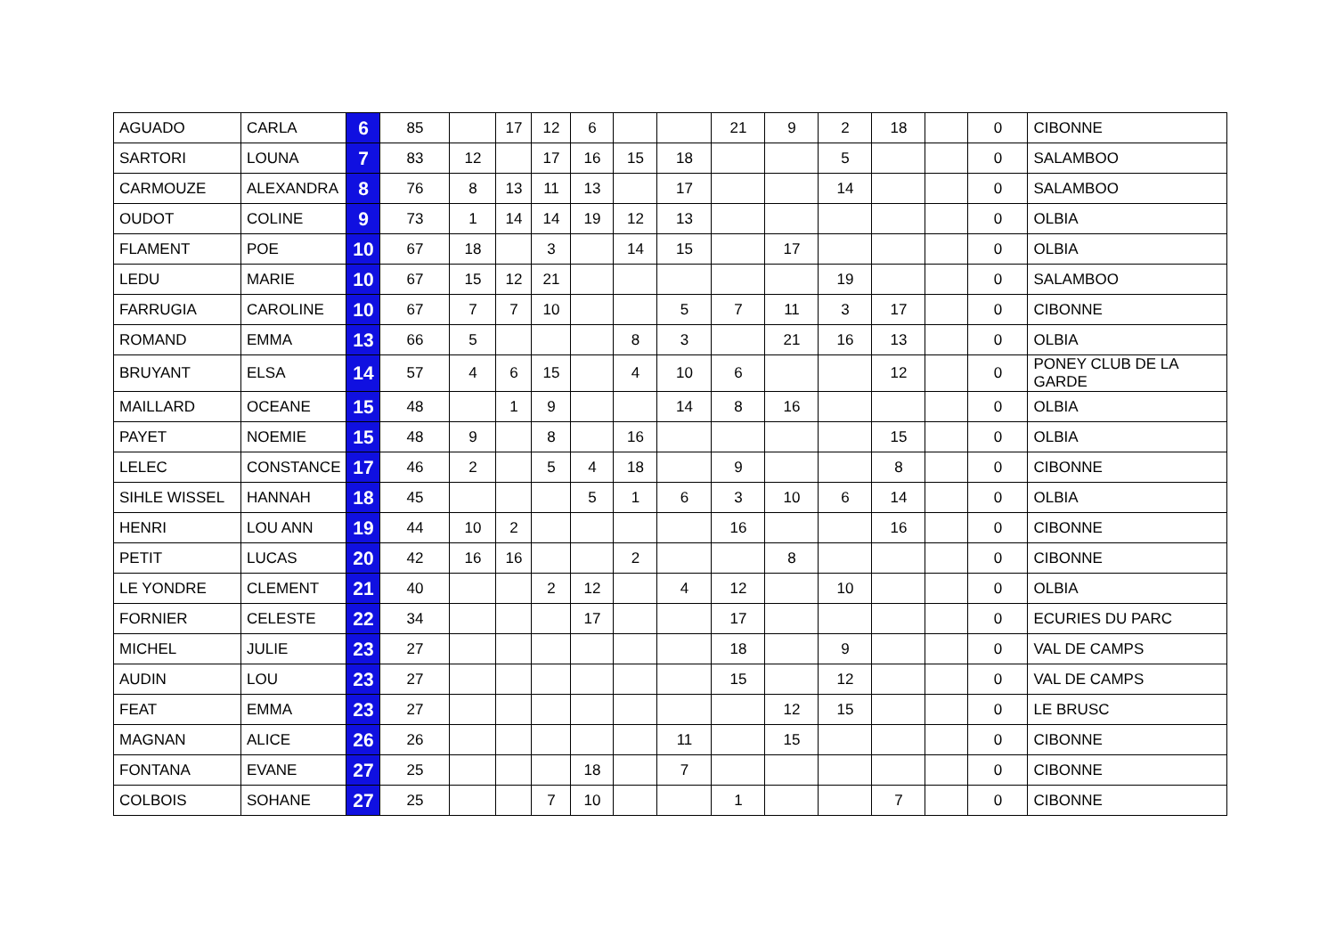| AGUADO | CARLA | 6 | 85 | | 17 | 12 | 6 | | | 21 | 9 | 2 | 18 | | 0 | CIBONNE |
| SARTORI | LOUNA | 7 | 83 | 12 | | 17 | 16 | 15 | 18 | | | 5 | | | 0 | SALAMBOO |
| CARMOUZE | ALEXANDRA | 8 | 76 | 8 | 13 | 11 | 13 | | 17 | | | 14 | | | 0 | SALAMBOO |
| OUDOT | COLINE | 9 | 73 | 1 | 14 | 14 | 19 | 12 | 13 | | | | | | 0 | OLBIA |
| FLAMENT | POE | 10 | 67 | 18 | | 3 | | 14 | 15 | | 17 | | | | 0 | OLBIA |
| LEDU | MARIE | 10 | 67 | 15 | 12 | 21 | | | | | | 19 | | | 0 | SALAMBOO |
| FARRUGIA | CAROLINE | 10 | 67 | 7 | 7 | 10 | | | 5 | 7 | 11 | 3 | 17 | | 0 | CIBONNE |
| ROMAND | EMMA | 13 | 66 | 5 | | | | 8 | 3 | | 21 | 16 | 13 | | 0 | OLBIA |
| BRUYANT | ELSA | 14 | 57 | 4 | 6 | 15 | | 4 | 10 | 6 | | | 12 | | 0 | PONEY CLUB DE LA GARDE |
| MAILLARD | OCEANE | 15 | 48 | | 1 | 9 | | | 14 | 8 | 16 | | | | 0 | OLBIA |
| PAYET | NOEMIE | 15 | 48 | 9 | | 8 | | 16 | | | | | 15 | | 0 | OLBIA |
| LELEC | CONSTANCE | 17 | 46 | 2 | | 5 | 4 | 18 | | 9 | | | 8 | | 0 | CIBONNE |
| SIHLE WISSEL | HANNAH | 18 | 45 | | | | 5 | 1 | 6 | 3 | 10 | 6 | 14 | | 0 | OLBIA |
| HENRI | LOU ANN | 19 | 44 | 10 | 2 | | | | | 16 | | | 16 | | 0 | CIBONNE |
| PETIT | LUCAS | 20 | 42 | 16 | 16 | | | 2 | | | 8 | | | | 0 | CIBONNE |
| LE YONDRE | CLEMENT | 21 | 40 | | | 2 | 12 | | 4 | 12 | | 10 | | | 0 | OLBIA |
| FORNIER | CELESTE | 22 | 34 | | | | 17 | | | 17 | | | | | 0 | ECURIES DU PARC |
| MICHEL | JULIE | 23 | 27 | | | | | | | 18 | | 9 | | | 0 | VAL DE CAMPS |
| AUDIN | LOU | 23 | 27 | | | | | | | 15 | | 12 | | | 0 | VAL DE CAMPS |
| FEAT | EMMA | 23 | 27 | | | | | | | | 12 | 15 | | | 0 | LE BRUSC |
| MAGNAN | ALICE | 26 | 26 | | | | | | 11 | | 15 | | | | 0 | CIBONNE |
| FONTANA | EVANE | 27 | 25 | | | | 18 | | 7 | | | | | | 0 | CIBONNE |
| COLBOIS | SOHANE | 27 | 25 | | | 7 | 10 | | | 1 | | | 7 | | 0 | CIBONNE |